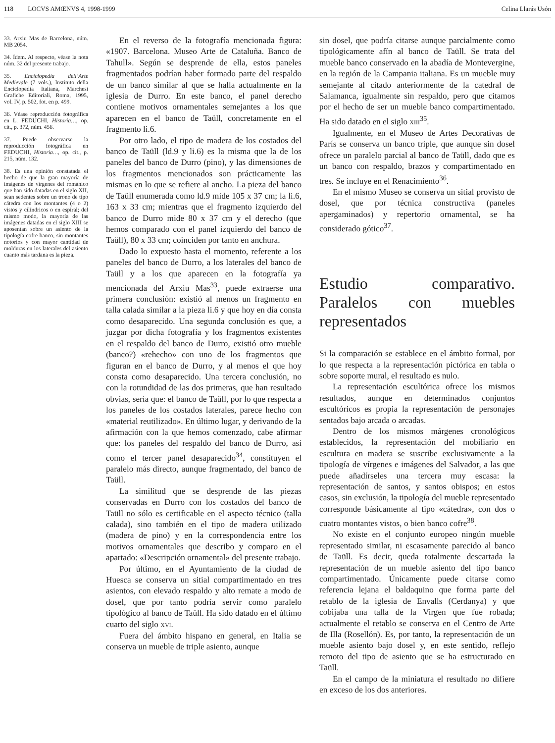118 LOCVS AMŒNVS 4, 1998-1999 Celina Llarás Usón
33. Arxiu Mas de Barcelona, núm. MB 2054.
34. Ídem. Al respecto, véase la nota núm. 32 del presente trabajo.
35. Enciclopedia dell’Arte Medievale (7 vols.), Instituto della Enciclopedia Italiana, Marchesi Grafiche Editoriali, Roma, 1995, vol. IV, p. 502, fot. en p. 499.
36. Véase reproducción fotográfica en L. FEDUCHI, Historia…, op. cit., p. 372, núm. 456.
37. Puede observarse la reproducción fotográfica en FEDUCHI, Historia…, op. cit., p. 215, núm. 132.
38. Es una opinión constatada el hecho de que la gran mayoría de imágenes de vírgenes del románico que han sido datadas en el siglo XII, sean sedentes sobre un trono de tipo cátedra con los montantes (4 o 2) vistos y cilíndricos o en espiral; del mismo modo, la mayoría de las imágenes datadas en el siglo XIII se aposentan sobre un asiento de la tipología cofre banco, sin montantes notorios y con mayor cantidad de molduras en los laterales del asiento cuanto más tardana es la pieza.
En el reverso de la fotografía mencionada figura: «1907. Barcelona. Museo Arte de Cataluña. Banco de Tahull». Según se desprende de ella, estos paneles fragmentados podrían haber formado parte del respaldo de un banco similar al que se halla actualmente en la iglesia de Durro. En este banco, el panel derecho contiene motivos ornamentales semejantes a los que aparecen en el banco de Taüll, concretamente en el fragmento li.6.
Por otro lado, el tipo de madera de los costados del banco de Taüll (ld.9 y li.6) es la misma que la de los paneles del banco de Durro (pino), y las dimensiones de los fragmentos mencionados son prácticamente las mismas en lo que se refiere al ancho. La pieza del banco de Taüll enumerada como ld.9 mide 105 x 37 cm; la li.6, 163 x 33 cm; mientras que el fragmento izquierdo del banco de Durro mide 80 x 37 cm y el derecho (que hemos comparado con el panel izquierdo del banco de Taüll), 80 x 33 cm; coinciden por tanto en anchura.
Dado lo expuesto hasta el momento, referente a los paneles del banco de Durro, a los laterales del banco de Taüll y a los que aparecen en la fotografía ya mencionada del Arxiu Mas<sup>33</sup>, puede extraerse una primera conclusión: existió al menos un fragmento en talla calada similar a la pieza li.6 y que hoy en día consta como desaparecido. Una segunda conclusión es que, a juzgar por dicha fotografía y los fragmentos existentes en el respaldo del banco de Durro, existió otro mueble (banco?) «rehecho» con uno de los fragmentos que figuran en el banco de Durro, y al menos el que hoy consta como desaparecido. Una tercera conclusión, no con la rotundidad de las dos primeras, que han resultado obvias, sería que: el banco de Taüll, por lo que respecta a los paneles de los costados laterales, parece hecho con «material reutilizado». En último lugar, y derivando de la afirmación con la que hemos comenzado, cabe afirmar que: los paneles del respaldo del banco de Durro, así como el tercer panel desaparecido<sup>34</sup>, constituyen el paralelo más directo, aunque fragmentado, del banco de Taüll.
La similitud que se desprende de las piezas conservadas en Durro con los costados del banco de Taüll no sólo es certificable en el aspecto técnico (talla calada), sino también en el tipo de madera utilizado (madera de pino) y en la correspondencia entre los motivos ornamentales que describo y comparo en el apartado: «Descripción ornamental» del presente trabajo.
Por último, en el Ayuntamiento de la ciudad de Huesca se conserva un sitial compartimentado en tres asientos, con elevado respaldo y alto remate a modo de dosel, que por tanto podría servir como paralelo tipológico al banco de Taüll. Ha sido datado en el último cuarto del siglo XVI.
Fuera del ámbito hispano en general, en Italia se conserva un mueble de triple asiento, aunque
sin dosel, que podría citarse aunque parcialmente como tipológicamente afín al banco de Taüll. Se trata del mueble banco conservado en la abadía de Montevergine, en la región de la Campania italiana. Es un mueble muy semejante al citado anteriormente de la catedral de Salamanca, igualmente sin respaldo, pero que citamos por el hecho de ser un mueble banco compartimentado. Ha sido datado en el siglo XIII<sup>35</sup>.
Igualmente, en el Museo de Artes Decorativas de París se conserva un banco triple, que aunque sin dosel ofrece un paralelo parcial al banco de Taüll, dado que es un banco con respaldo, brazos y compartimentado en tres. Se incluye en el Renacimiento<sup>36</sup>.
En el mismo Museo se conserva un sitial provisto de dosel, que por técnica constructiva (paneles apergaminados) y repertorio ornamental, se ha considerado gótico<sup>37</sup>.
Estudio comparativo. Paralelos con muebles representados
Si la comparación se establece en el ámbito formal, por lo que respecta a la representación pictórica en tabla o sobre soporte mural, el resultado es nulo.
La representación escultórica ofrece los mismos resultados, aunque en determinados conjuntos escultóricos es propia la representación de personajes sentados bajo arcada o arcadas.
Dentro de los mismos márgenes cronológicos establecidos, la representación del mobiliario en escultura en madera se suscribe exclusivamente a la tipología de vírgenes e imágenes del Salvador, a las que puede añadírseles una tercera muy escasa: la representación de santos, y santos obispos; en estos casos, sin exclusión, la tipología del mueble representado corresponde básicamente al tipo «cátedra», con dos o cuatro montantes vistos, o bien banco cofre<sup>38</sup>.
No existe en el conjunto europeo ningún mueble representado similar, ni escasamente parecido al banco de Taüll. Es decir, queda totalmente descartada la representación de un mueble asiento del tipo banco compartimentado. Únicamente puede citarse como referencia lejana el baldaquino que forma parte del retablo de la iglesia de Envalls (Cerdanya) y que cobijaba una talla de la Virgen que fue robada; actualmente el retablo se conserva en el Centro de Arte de Illa (Rosellón). Es, por tanto, la representación de un mueble asiento bajo dosel y, en este sentido, reflejo remoto del tipo de asiento que se ha estructurado en Taüll.
En el campo de la miniatura el resultado no difiere en exceso de los dos anteriores.